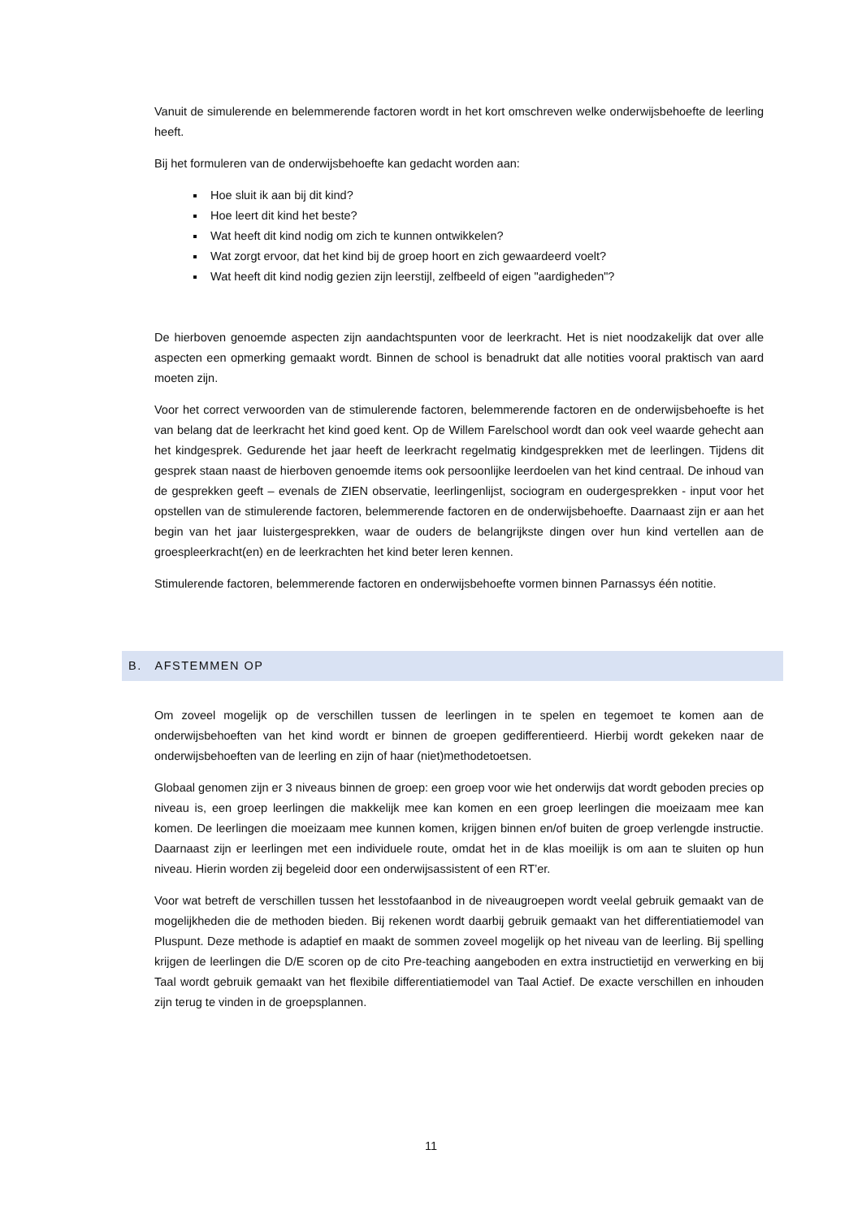Vanuit de simulerende en belemmerende factoren wordt in het kort omschreven welke onderwijsbehoefte de leerling heeft.
Bij het formuleren van de onderwijsbehoefte kan gedacht worden aan:
Hoe sluit ik aan bij dit kind?
Hoe leert dit kind het beste?
Wat heeft dit kind nodig om zich te kunnen ontwikkelen?
Wat zorgt ervoor, dat het kind bij de groep hoort en zich gewaardeerd voelt?
Wat heeft dit kind nodig gezien zijn leerstijl, zelfbeeld of eigen "aardigheden"?
De hierboven genoemde aspecten zijn aandachtspunten voor de leerkracht. Het is niet noodzakelijk dat over alle aspecten een opmerking gemaakt wordt. Binnen de school is benadrukt dat alle notities vooral praktisch van aard moeten zijn.
Voor het correct verwoorden van de stimulerende factoren, belemmerende factoren en de onderwijsbehoefte is het van belang dat de leerkracht het kind goed kent. Op de Willem Farelschool wordt dan ook veel waarde gehecht aan het kindgesprek. Gedurende het jaar heeft de leerkracht regelmatig kindgesprekken met de leerlingen. Tijdens dit gesprek staan naast de hierboven genoemde items ook persoonlijke leerdoelen van het kind centraal. De inhoud van de gesprekken geeft – evenals de ZIEN observatie, leerlingenlijst, sociogram en oudergesprekken - input voor het opstellen van de stimulerende factoren, belemmerende factoren en de onderwijsbehoefte. Daarnaast zijn er aan het begin van het jaar luistergesprekken, waar de ouders de belangrijkste dingen over hun kind vertellen aan de groespleerkracht(en) en de leerkrachten het kind beter leren kennen.
Stimulerende factoren, belemmerende factoren en onderwijsbehoefte vormen binnen Parnassys één notitie.
B. AFSTEMMEN OP
Om zoveel mogelijk op de verschillen tussen de leerlingen in te spelen en tegemoet te komen aan de onderwijsbehoeften van het kind wordt er binnen de groepen gedifferentieerd. Hierbij wordt gekeken naar de onderwijsbehoeften van de leerling en zijn of haar (niet)methodetoetsen.
Globaal genomen zijn er 3 niveaus binnen de groep: een groep voor wie het onderwijs dat wordt geboden precies op niveau is, een groep leerlingen die makkelijk mee kan komen en een groep leerlingen die moeizaam mee kan komen. De leerlingen die moeizaam mee kunnen komen, krijgen binnen en/of buiten de groep verlengde instructie. Daarnaast zijn er leerlingen met een individuele route, omdat het in de klas moeilijk is om aan te sluiten op hun niveau. Hierin worden zij begeleid door een onderwijsassistent of een RT’er.
Voor wat betreft de verschillen tussen het lesstofaanbod in de niveaugroepen wordt veelal gebruik gemaakt van de mogelijkheden die de methoden bieden. Bij rekenen wordt daarbij gebruik gemaakt van het differentiatiemodel van Pluspunt. Deze methode is adaptief en maakt de sommen zoveel mogelijk op het niveau van de leerling. Bij spelling krijgen de leerlingen die D/E scoren op de cito Pre-teaching aangeboden en extra instructietijd en verwerking en bij Taal wordt gebruik gemaakt van het flexibile differentiatiemodel van Taal Actief. De exacte verschillen en inhouden zijn terug te vinden in de groepsplannen.
11